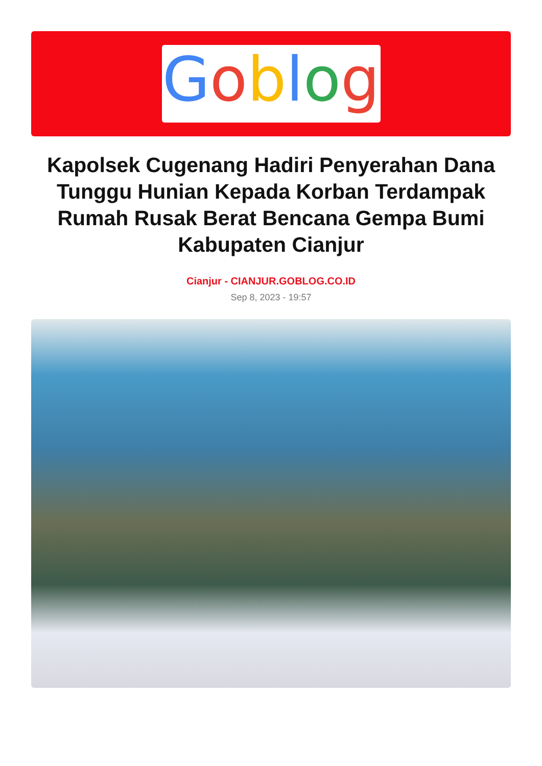Goblog
Kapolsek Cugenang Hadiri Penyerahan Dana Tunggu Hunian Kepada Korban Terdampak Rumah Rusak Berat Bencana Gempa Bumi Kabupaten Cianjur
Cianjur - CIANJUR.GOBLOG.CO.ID
Sep 8, 2023 - 19:57